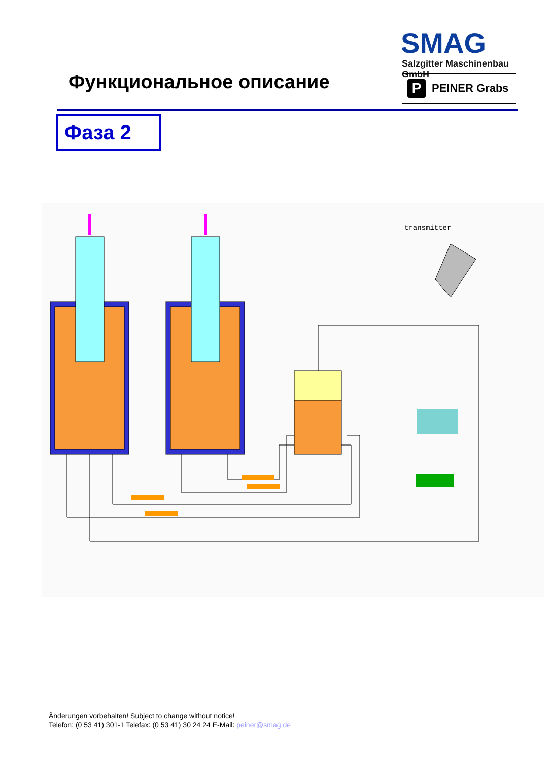SMAG
Salzgitter Maschinenbau GmbH
Функциональное описание P PEINER Grabs
Фаза 2
transmitter
Änderungen vorbehalten! Subject to change without notice!
Telefon: (0 53 41) 301-1 Telefax: (0 53 41) 30 24 24 E-Mail: peiner@smag.de